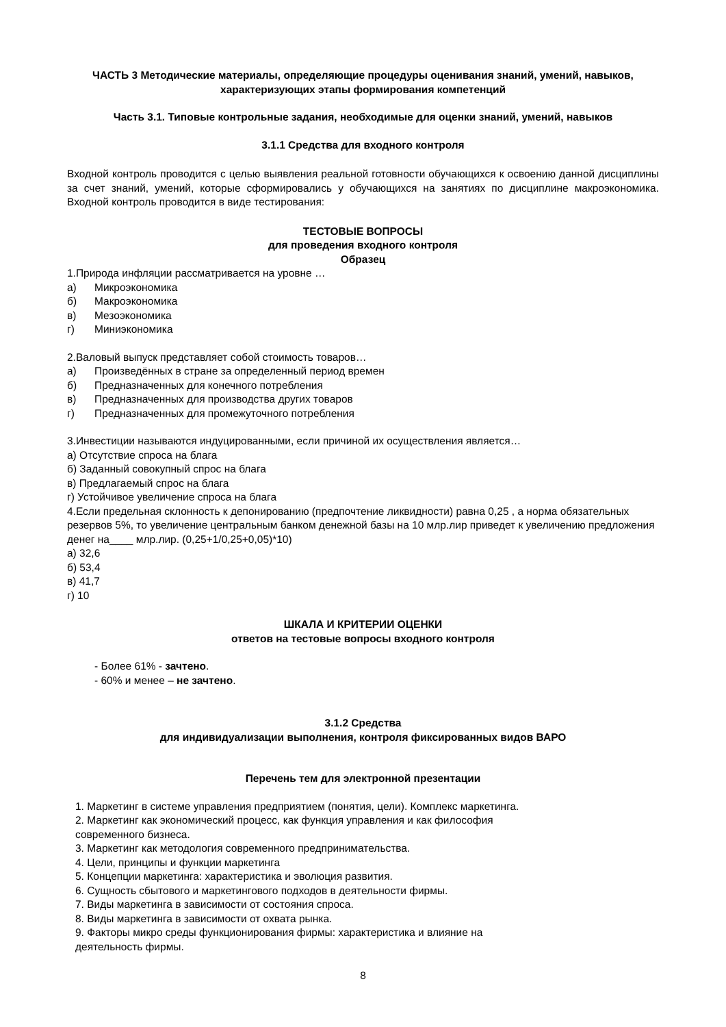ЧАСТЬ 3 Методические материалы, определяющие процедуры оценивания знаний, умений, навыков, характеризующих этапы формирования компетенций
Часть 3.1. Типовые контрольные задания, необходимые для оценки знаний, умений, навыков
3.1.1 Средства для входного контроля
Входной контроль проводится с целью выявления реальной готовности обучающихся к освоению данной дисциплины за счет знаний, умений, которые сформировались у обучающихся на занятиях по дисциплине макроэкономика. Входной контроль проводится в виде тестирования:
ТЕСТОВЫЕ ВОПРОСЫ
для проведения входного контроля
Образец
1.Природа инфляции рассматривается на уровне …
а) Микроэкономика
б) Макроэкономика
в) Мезоэкономика
г) Миниэкономика
2.Валовый выпуск представляет собой стоимость товаров…
а) Произведённых в стране за определенный период времен
б) Предназначенных для конечного потребления
в) Предназначенных для производства других товаров
г) Предназначенных для промежуточного потребления
3.Инвестиции называются индуцированными, если причиной их осуществления является…
а) Отсутствие спроса на блага
б) Заданный совокупный спрос на блага
в) Предлагаемый спрос на блага
г) Устойчивое увеличение спроса на блага
4.Если предельная склонность к депонированию (предпочтение ликвидности) равна 0,25 , а норма обязательных резервов 5%, то увеличение центральным банком денежной базы на 10 млр.лир приведет к увеличению предложения денег на____ млр.лир. (0,25+1/0,25+0,05)*10)
а) 32,6
б) 53,4
в) 41,7
г) 10
ШКАЛА И КРИТЕРИИ ОЦЕНКИ
ответов на тестовые вопросы входного контроля
- Более 61% - зачтено.
- 60% и менее – не зачтено.
3.1.2 Средства
для индивидуализации выполнения, контроля фиксированных видов ВАРО
Перечень тем для электронной презентации
1. Маркетинг в системе управления предприятием (понятия, цели). Комплекс маркетинга.
2. Маркетинг как экономический процесс, как функция управления и как философия
современного бизнеса.
3. Маркетинг как методология современного предпринимательства.
4. Цели, принципы и функции маркетинга
5. Концепции маркетинга: характеристика и эволюция развития.
6. Сущность сбытового и маркетингового подходов в деятельности фирмы.
7. Виды маркетинга в зависимости от состояния спроса.
8. Виды маркетинга в зависимости от охвата рынка.
9. Факторы микро среды функционирования фирмы: характеристика и влияние на
деятельность фирмы.
8